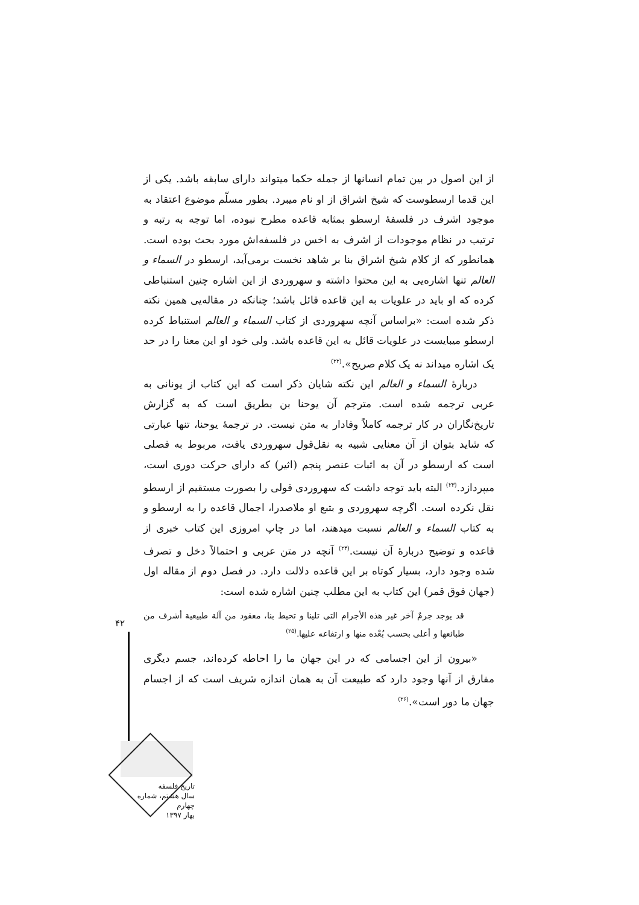از این اصول در بین تمام انسانها از جمله حکما میتواند دارای سابقه باشد. یکی از این قدما ارسطوست که شیخ اشراق از او نام میبرد. بطور مسلّم موضوع اعتقاد به موجود اشرف در فلسفهٔ ارسطو بمثابه قاعده مطرح نبوده، اما توجه به رتبه و ترتیب در نظام موجودات از اشرف به اخس در فلسفه‌اش مورد بحث بوده است. همانطور که از کلام شیخ اشراق بنا بر شاهد نخست برمی‌آید، ارسطو در السماء و العالم تنها اشاره‌یی به این محتوا داشته و سهروردی از این اشاره چنین استنباطی کرده که او باید در علویات به این قاعده قائل باشد؛ چنانکه در مقاله‌یی همین نکته ذکر شده است: «براساس آنچه سهروردی از کتاب السماء و العالم استنباط کرده ارسطو میبایست در علویات قائل به این قاعده باشد. ولی خود او این معنا را در حد یک اشاره میداند نه یک کلام صریح».<sup>(۲۲)</sup>
دربارهٔ السماء و العالم این نکته شایان ذکر است که این کتاب از یونانی به عربی ترجمه شده است. مترجم آن یوحنا بن بطریق است که به گزارش تاریخ‌نگاران در کار ترجمه کاملاً وفادار به متن نیست. در ترجمهٔ یوحنا، تنها عبارتی که شاید بتوان از آن معنایی شبیه به نقل‌قول سهروردی یافت، مربوط به فصلی است که ارسطو در آن به اثبات عنصر پنجم (اثیر) که دارای حرکت دوری است، میپردازد.<sup>(۲۳)</sup> البته باید توجه داشت که سهروردی قولی را بصورت مستقیم از ارسطو نقل نکرده است. اگرچه سهروردی و بتبع او ملاصدرا، اجمال قاعده را به ارسطو و به کتاب السماء و العالم نسبت میدهند، اما در چاپ امروزی این کتاب خبری از قاعده و توضیح دربارهٔ آن نیست.<sup>(۲۴)</sup> آنچه در متن عربی و احتمالاً دخل و تصرف شده وجود دارد، بسیار کوتاه بر این قاعده دلالت دارد. در فصل دوم از مقاله اول (جهان فوق قمر) این کتاب به این مطلب چنین اشاره شده است:
قد یوجد جرمٌ آخر غیر هذه الأجرام التی تلینا و تحیط بنا، معقود من آلة طبیعیة أشرف من طبائعها و أعلی بحسب بُعْده منها و ارتفاعه علیها.<sup>(۲۵)</sup>
«بیرون از این اجسامی که در این جهان ما را احاطه کرده‌اند، جسم دیگری مفارق از آنها وجود دارد که طبیعت آن به همان اندازه شریف است که از اجسام جهان ما دور است».<sup>(۲۶)</sup>
۴۲
تاریخ فلسفه
سال هشتم، شماره چهارم
بهار ۱۳۹۷